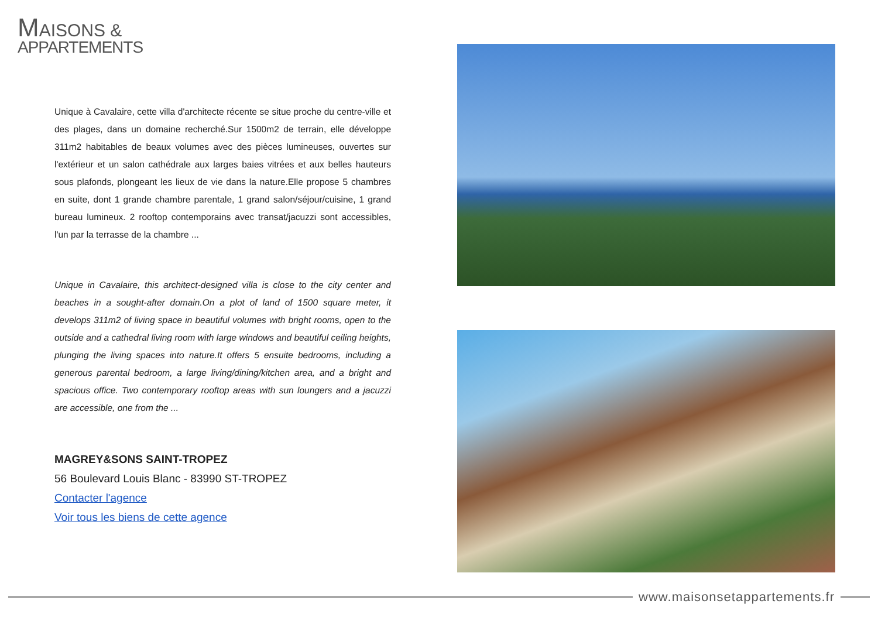MAISONS &
APPARTEMENTS
Unique à Cavalaire, cette villa d'architecte récente se situe proche du centre-ville et des plages, dans un domaine recherché.Sur 1500m2 de terrain, elle développe 311m2 habitables de beaux volumes avec des pièces lumineuses, ouvertes sur l'extérieur et un salon cathédrale aux larges baies vitrées et aux belles hauteurs sous plafonds, plongeant les lieux de vie dans la nature.Elle propose 5 chambres en suite, dont 1 grande chambre parentale, 1 grand salon/séjour/cuisine, 1 grand bureau lumineux. 2 rooftop contemporains avec transat/jacuzzi sont accessibles, l'un par la terrasse de la chambre ...
Unique in Cavalaire, this architect-designed villa is close to the city center and beaches in a sought-after domain.On a plot of land of 1500 square meter, it develops 311m2 of living space in beautiful volumes with bright rooms, open to the outside and a cathedral living room with large windows and beautiful ceiling heights, plunging the living spaces into nature.It offers 5 ensuite bedrooms, including a generous parental bedroom, a large living/dining/kitchen area, and a bright and spacious office. Two contemporary rooftop areas with sun loungers and a jacuzzi are accessible, one from the ...
MAGREY&SONS SAINT-TROPEZ
56 Boulevard Louis Blanc - 83990 ST-TROPEZ
Contacter l'agence
Voir tous les biens de cette agence
www.maisonsetappartements.fr